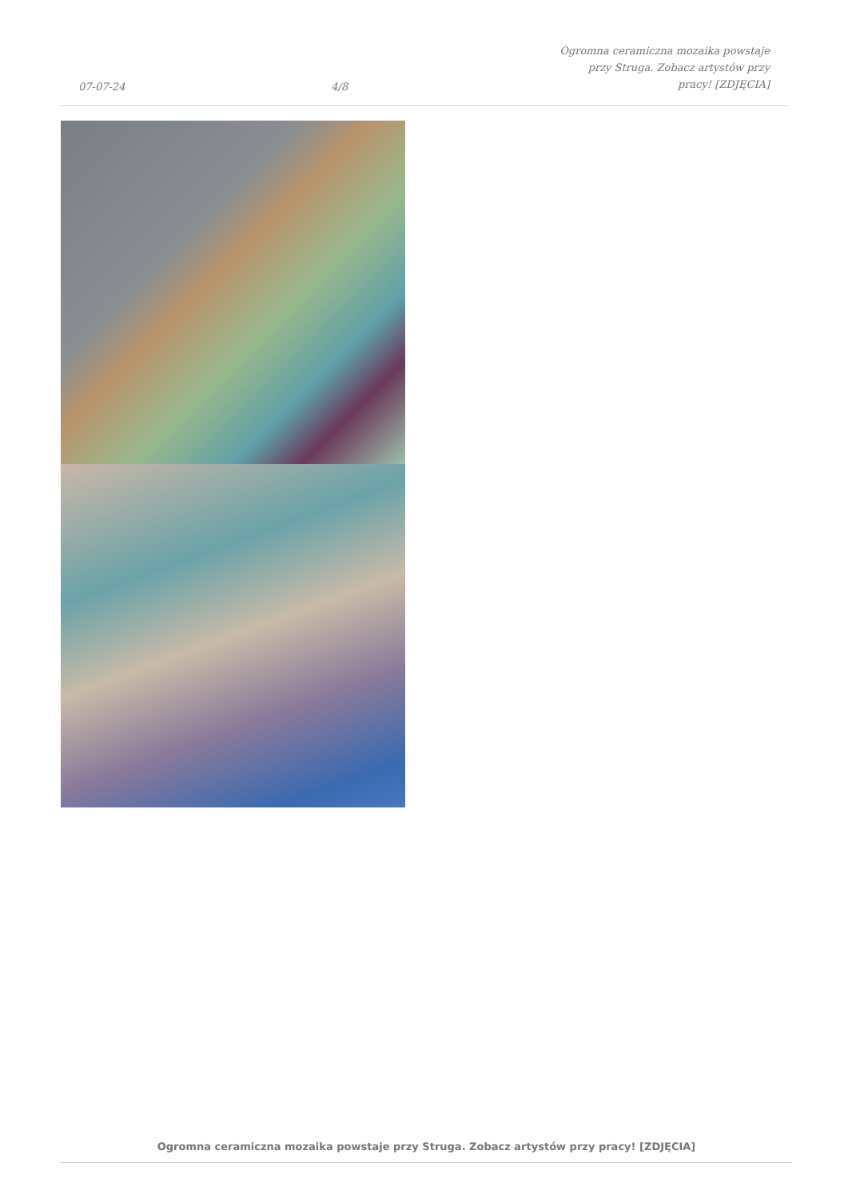07-07-24 4/8 Ogromna ceramiczna mozaika powstaje przy Struga. Zobacz artystów przy pracy! [ZDJĘCIA]
Ogromna ceramiczna mozaika powstaje przy Struga. Zobacz artystów przy pracy! [ZDJĘCIA]